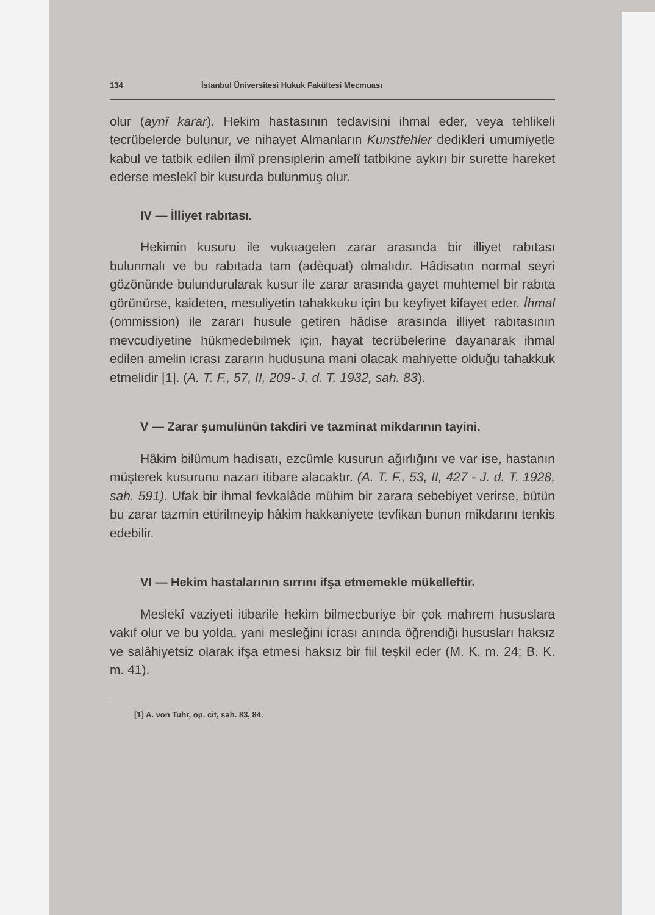134 İstanbul Üniversitesi Hukuk Fakültesi Mecmuası
olur (aynî karar). Hekim hastasının tedavisini ihmal eder, veya tehlikeli tecrübelerde bulunur, ve nihayet Almanların Kunstfehler dedikleri umumiyetle kabul ve tatbik edilen ilmî prensiplerin amelî tatbikine aykırı bir surette hareket ederse meslekî bir kusurda bulunmuş olur.
IV — İlliyet rabıtası.
Hekimin kusuru ile vukuagelen zarar arasında bir illiyet rabıtası bulunmalı ve bu rabıtada tam (adèquat) olmalıdır. Hâdisatın normal seyri gözönünde bulundurularak kusur ile zarar arasında gayet muhtemel bir rabıta görünürse, kaideten, mesuliyetin tahakkuku için bu keyfiyet kifayet eder. İhmal (ommission) ile zararı husule getiren hâdise arasında illiyet rabıtasının mevcudiyetine hükmedebilmek için, hayat tecrübelerine dayanarak ihmal edilen amelin icrası zararın hudusuna mani olacak mahiyette olduğu tahakkuk etmelidir [1]. (A. T. F., 57, II, 209- J. d. T. 1932, sah. 83).
V — Zarar şumulünün takdiri ve tazminat mikdarının tayini.
Hâkim bilûmum hadisatı, ezcümle kusurun ağırlığını ve var ise, hastanın müşterek kusurunu nazarı itibare alacaktır. (A. T. F., 53, II, 427 - J. d. T. 1928, sah. 591). Ufak bir ihmal fevkalâde mühim bir zarara sebebiyet verirse, bütün bu zarar tazmin ettirilmeyip hâkim hakkaniyete tevfikan bunun mikdarını tenkis edebilir.
VI — Hekim hastalarının sırrını ifşa etmemekle mükelleftir.
Meslekî vaziyeti itibarile hekim bilmecburiye bir çok mahrem hususlara vakıf olur ve bu yolda, yani mesleğini icrası anında öğrendiği hususları haksız ve salâhiyetsiz olarak ifşa etmesi haksız bir fiil teşkil eder (M. K. m. 24; B. K. m. 41).
[1] A. von Tuhr, op. cit, sah. 83, 84.